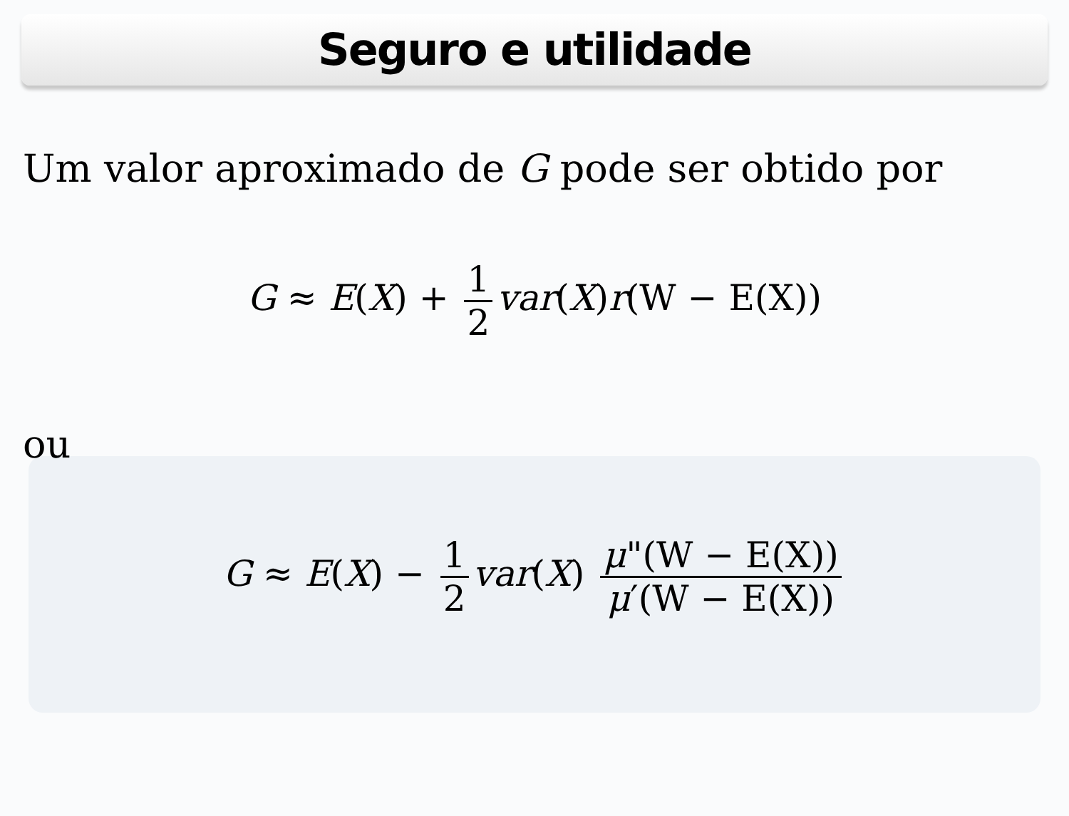Seguro e utilidade
Um valor aproximado de G pode ser obtido por
G ≈ E(X) + 1 2 var(X)r(W − E(X))
ou
G ≈ E(X) − 1 2 var(X) μ"(W − E(X)) μ′(W − E(X))